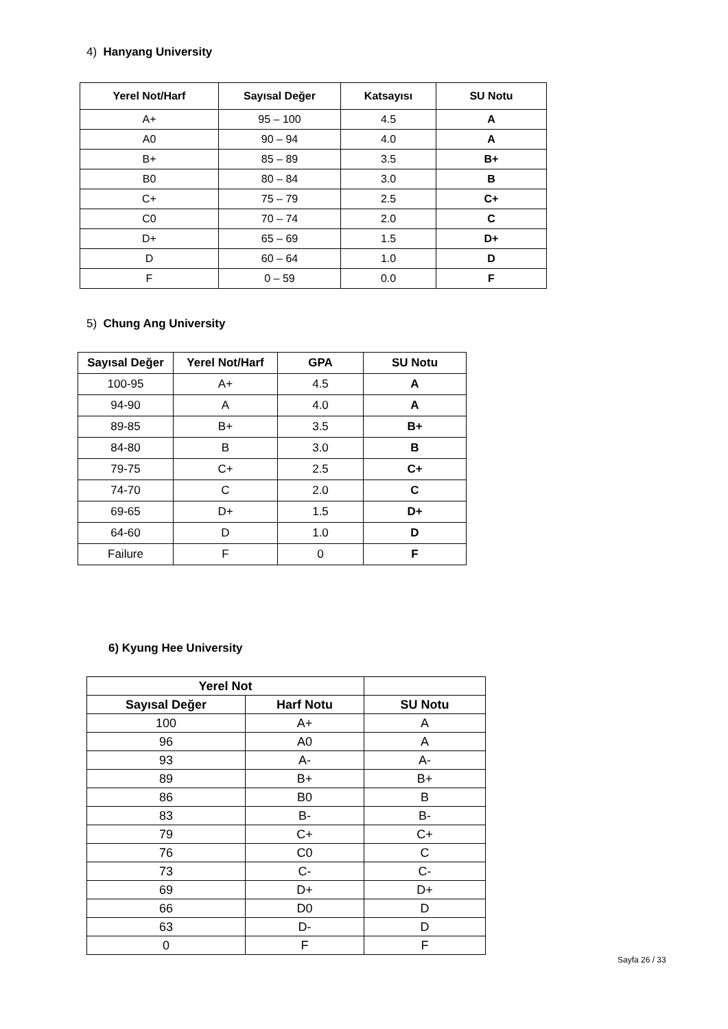4) Hanyang University
| Yerel Not/Harf | Sayısal Değer | Katsayısı | SU Notu |
| --- | --- | --- | --- |
| A+ | 95 – 100 | 4.5 | A |
| A0 | 90 – 94 | 4.0 | A |
| B+ | 85 – 89 | 3.5 | B+ |
| B0 | 80 – 84 | 3.0 | B |
| C+ | 75 – 79 | 2.5 | C+ |
| C0 | 70 – 74 | 2.0 | C |
| D+ | 65 – 69 | 1.5 | D+ |
| D | 60 – 64 | 1.0 | D |
| F | 0 – 59 | 0.0 | F |
5) Chung Ang University
| Sayısal Değer | Yerel Not/Harf | GPA | SU Notu |
| --- | --- | --- | --- |
| 100-95 | A+ | 4.5 | A |
| 94-90 | A | 4.0 | A |
| 89-85 | B+ | 3.5 | B+ |
| 84-80 | B | 3.0 | B |
| 79-75 | C+ | 2.5 | C+ |
| 74-70 | C | 2.0 | C |
| 69-65 | D+ | 1.5 | D+ |
| 64-60 | D | 1.0 | D |
| Failure | F | 0 | F |
6) Kyung Hee University
| Yerel Not | | |
| --- | --- | --- |
| Sayısal Değer | Harf Notu | SU Notu |
| 100 | A+ | A |
| 96 | A0 | A |
| 93 | A- | A- |
| 89 | B+ | B+ |
| 86 | B0 | B |
| 83 | B- | B- |
| 79 | C+ | C+ |
| 76 | C0 | C |
| 73 | C- | C- |
| 69 | D+ | D+ |
| 66 | D0 | D |
| 63 | D- | D |
| 0 | F | F |
Sayfa 26 / 33